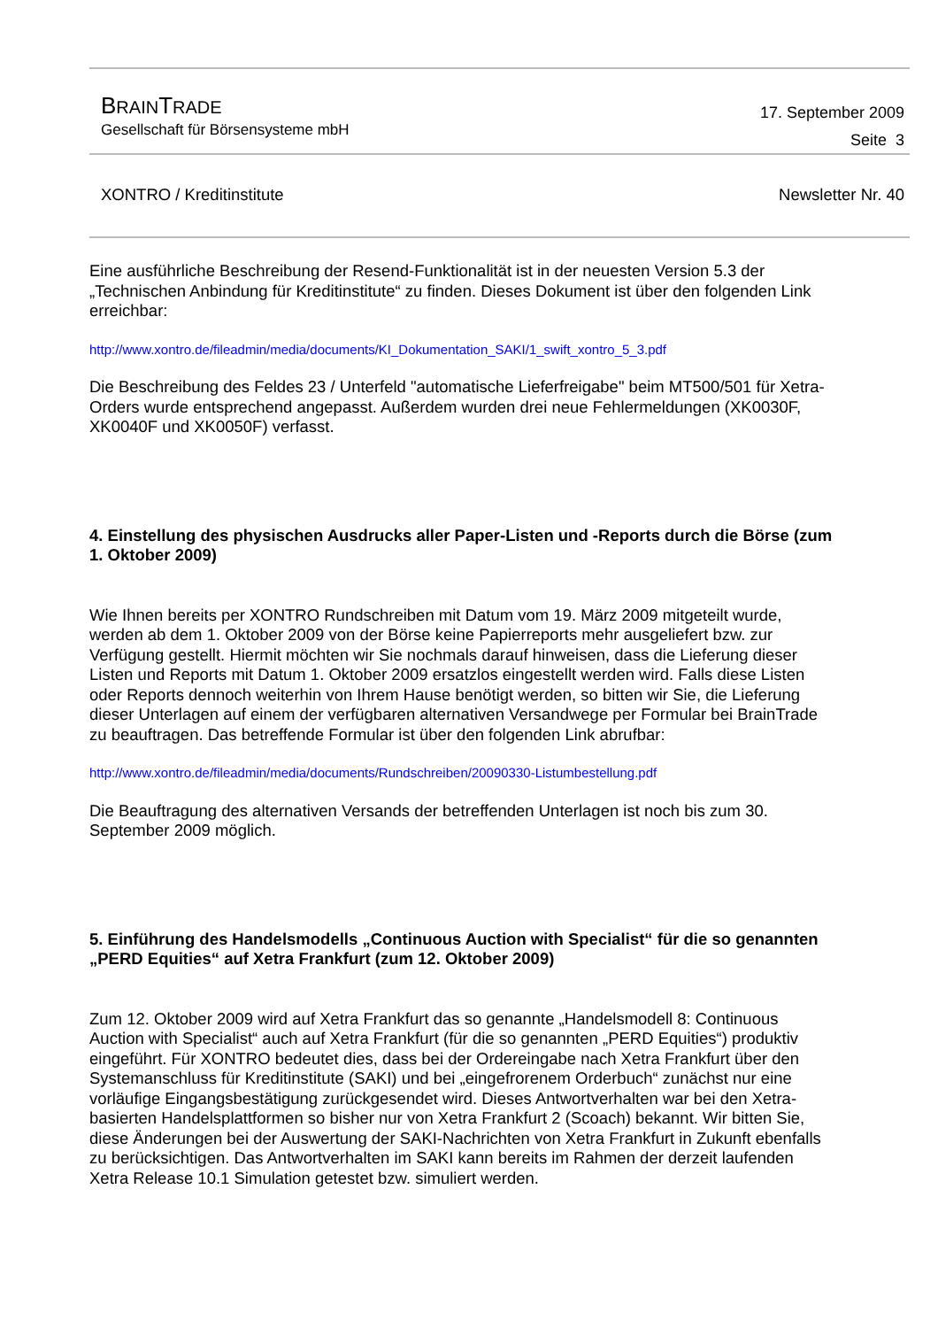BRAINTRADE
Gesellschaft für Börsensysteme mbH
17. September 2009
Seite 3
XONTRO / Kreditinstitute Newsletter Nr. 40
Eine ausführliche Beschreibung der Resend-Funktionalität ist in der neuesten Version 5.3 der „Technischen Anbindung für Kreditinstitute“ zu finden. Dieses Dokument ist über den folgenden Link erreichbar:
http://www.xontro.de/fileadmin/media/documents/KI_Dokumentation_SAKI/1_swift_xontro_5_3.pdf
Die Beschreibung des Feldes 23 / Unterfeld "automatische Lieferfreigabe" beim MT500/501 für Xetra-Orders wurde entsprechend angepasst. Außerdem wurden drei neue Fehlermeldungen (XK0030F, XK0040F und XK0050F) verfasst.
4. Einstellung des physischen Ausdrucks aller Paper-Listen und -Reports durch die Börse (zum 1. Oktober 2009)
Wie Ihnen bereits per XONTRO Rundschreiben mit Datum vom 19. März 2009 mitgeteilt wurde, werden ab dem 1. Oktober 2009 von der Börse keine Papierreports mehr ausgeliefert bzw. zur Verfügung gestellt. Hiermit möchten wir Sie nochmals darauf hinweisen, dass die Lieferung dieser Listen und Reports mit Datum 1. Oktober 2009 ersatzlos eingestellt werden wird. Falls diese Listen oder Reports dennoch weiterhin von Ihrem Hause benötigt werden, so bitten wir Sie, die Lieferung dieser Unterlagen auf einem der verfügbaren alternativen Versandwege per Formular bei BrainTrade zu beauftragen. Das betreffende Formular ist über den folgenden Link abrufbar:
http://www.xontro.de/fileadmin/media/documents/Rundschreiben/20090330-Listumbestellung.pdf
Die Beauftragung des alternativen Versands der betreffenden Unterlagen ist noch bis zum 30. September 2009 möglich.
5. Einführung des Handelsmodells „Continuous Auction with Specialist“ für die so genannten „PERD Equities“ auf Xetra Frankfurt (zum 12. Oktober 2009)
Zum 12. Oktober 2009 wird auf Xetra Frankfurt das so genannte „Handelsmodell 8: Continuous Auction with Specialist“ auch auf Xetra Frankfurt (für die so genannten „PERD Equities“) produktiv eingeführt. Für XONTRO bedeutet dies, dass bei der Ordereingabe nach Xetra Frankfurt über den Systemanschluss für Kreditinstitute (SAKI) und bei „eingefrorenem Orderbuch“ zunächst nur eine vorläufige Eingangsbestätigung zurückgesendet wird. Dieses Antwortverhalten war bei den Xetra-basierten Handelsplattformen so bisher nur von Xetra Frankfurt 2 (Scoach) bekannt. Wir bitten Sie, diese Änderungen bei der Auswertung der SAKI-Nachrichten von Xetra Frankfurt in Zukunft ebenfalls zu berücksichtigen. Das Antwortverhalten im SAKI kann bereits im Rahmen der derzeit laufenden Xetra Release 10.1 Simulation getestet bzw. simuliert werden.